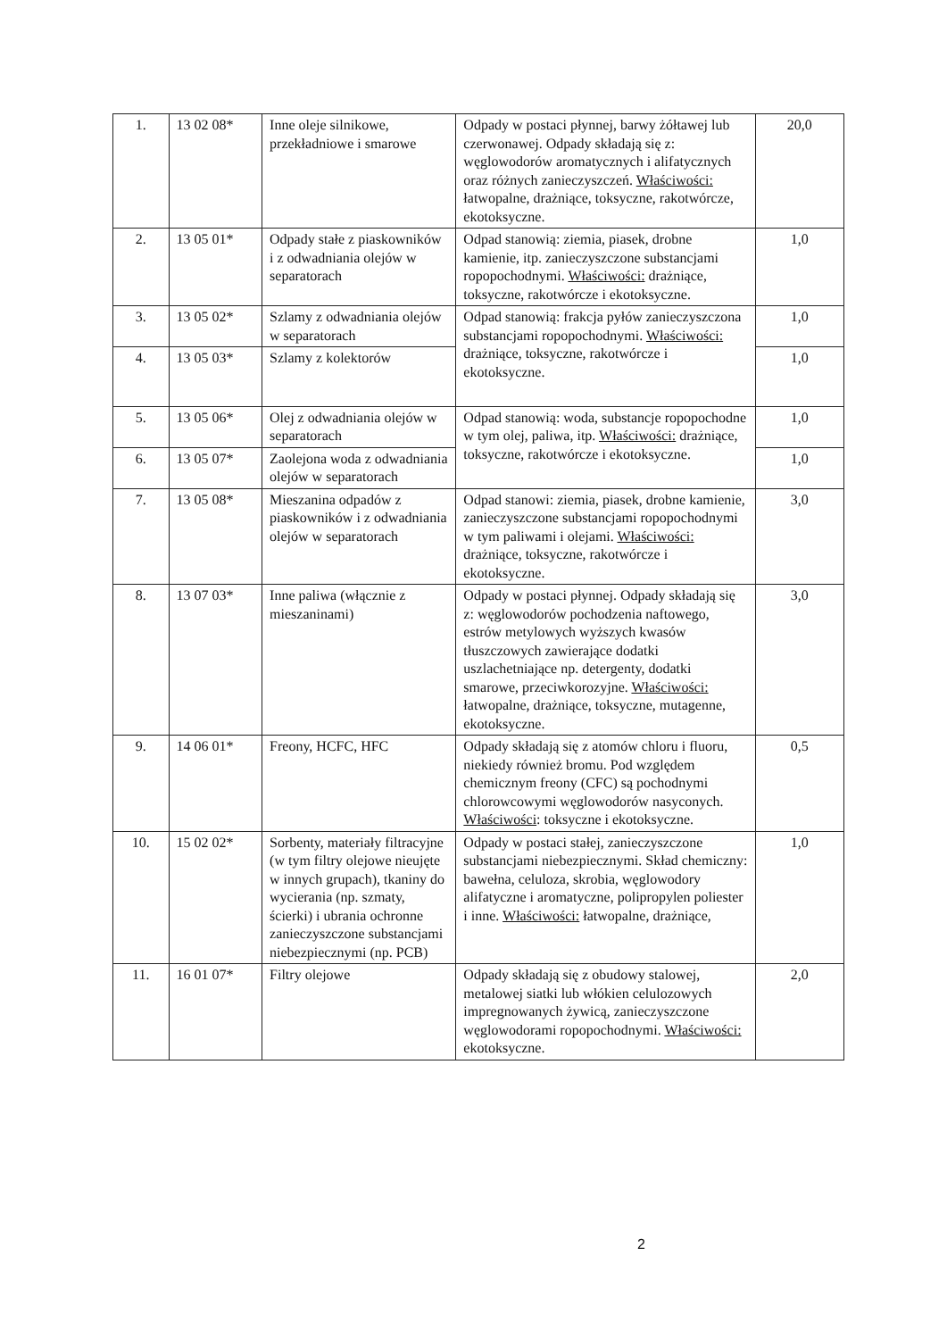| 1. | 13 02 08* | Inne oleje silnikowe, przekładniowe i smarowe | Odpady w postaci płynnej, barwy żółtawej lub czerwonawej. Odpady składają się z: węglowodorów aromatycznych i alifatycznych oraz różnych zanieczyszczeń. Właściwości: łatwopalne, drażniące, toksyczne, rakotwórcze, ekotoksyczne. | 20,0 |
| 2. | 13 05 01* | Odpady stałe z piaskowników i z odwadniania olejów w separatorach | Odpad stanowią: ziemia, piasek, drobne kamienie, itp. zanieczyszczone substancjami ropopochodnymi. Właściwości: drażniące, toksyczne, rakotwórcze i ekotoksyczne. | 1,0 |
| 3. | 13 05 02* | Szlamy z odwadniania olejów w separatorach | Odpad stanowią: frakcja pyłów zanieczyszczona substancjami ropopochodnymi. Właściwości: drażniące, toksyczne, rakotwórcze i ekotoksyczne. | 1,0 |
| 4. | 13 05 03* | Szlamy z kolektorów | | 1,0 |
| 5. | 13 05 06* | Olej z odwadniania olejów w separatorach | Odpad stanowią: woda, substancje ropopochodne w tym olej, paliwa, itp. Właściwości: drażniące, toksyczne, rakotwórcze i ekotoksyczne. | 1,0 |
| 6. | 13 05 07* | Zaolejona woda z odwadniania olejów w separatorach | | 1,0 |
| 7. | 13 05 08* | Mieszanina odpadów z piaskowników i z odwadniania olejów w separatorach | Odpad stanowi: ziemia, piasek, drobne kamienie, zanieczyszczone substancjami ropopochodnymi w tym paliwami i olejami. Właściwości: drażniące, toksyczne, rakotwórcze i ekotoksyczne. | 3,0 |
| 8. | 13 07 03* | Inne paliwa (włącznie z mieszaninami) | Odpady w postaci płynnej. Odpady składają się z: węglowodorów pochodzenia naftowego, estrów metylowych wyższych kwasów tłuszczowych zawierające dodatki uszlachetniające np. detergenty, dodatki smarowe, przeciwkorozyjne. Właściwości: łatwopalne, drażniące, toksyczne, mutagenne, ekotoksyczne. | 3,0 |
| 9. | 14 06 01* | Freony, HCFC, HFC | Odpady składają się z atomów chloru i fluoru, niekiedy również bromu. Pod względem chemicznym freony (CFC) są pochodnymi chlorowcowymi węglowodorów nasyconych. Właściwości : toksyczne i ekotoksyczne. | 0,5 |
| 10. | 15 02 02* | Sorbenty, materiały filtracyjne (w tym filtry olejowe nieujęte w innych grupach), tkaniny do wycierania (np. szmaty, ścierki) i ubrania ochronne zanieczyszczone substancjami niebezpiecznymi (np. PCB) | Odpady w postaci stałej, zanieczyszczone substancjami niebezpiecznymi. Skład chemiczny: bawełna, celuloza, skrobia, węglowodory alifatyczne i aromatyczne, polipropylen poliester i inne. Właściwości: łatwopalne, drażniące, | 1,0 |
| 11. | 16 01 07* | Filtry olejowe | Odpady składają się z obudowy stalowej, metalowej siatki lub włókien celulozowych impregnowanych żywicą, zanieczyszczone węglowodorami ropopochodnymi. Właściwości: ekotoksyczne. | 2,0 |
2